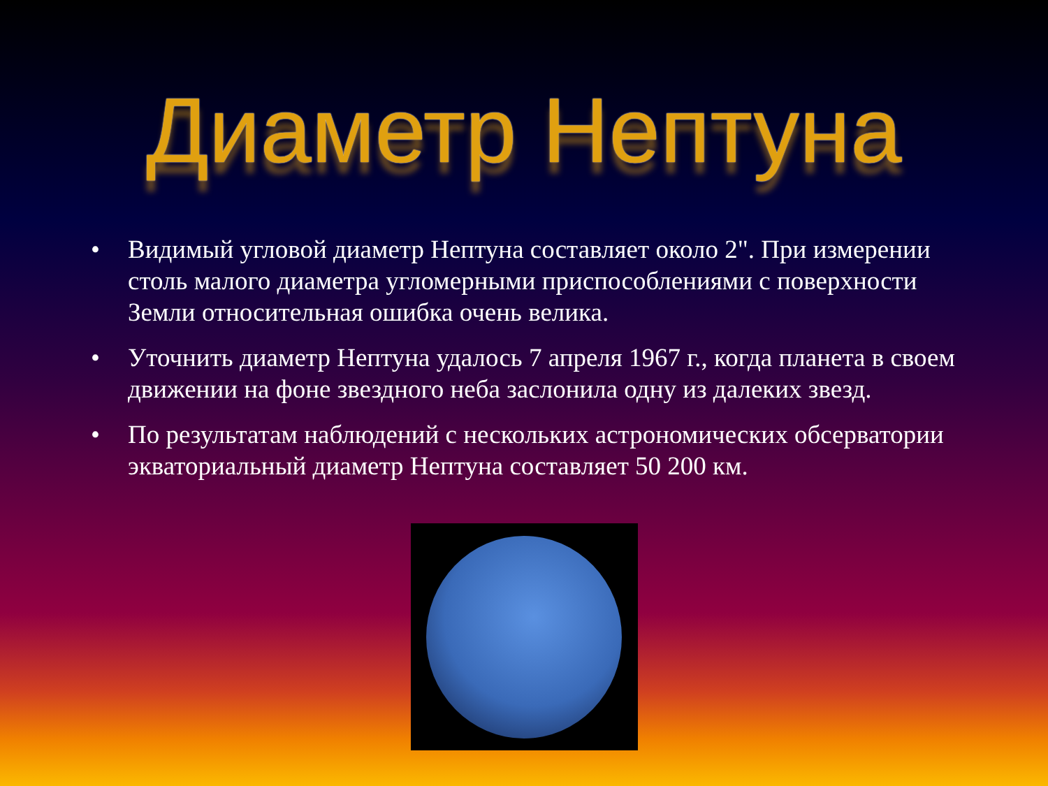Диаметр Нептуна
• Видимый угловой диаметр Нептуна составляет около 2". При измерении столь малого диаметра угломерными приспособлениями с поверхности Земли относительная ошибка очень велика.
• Уточнить диаметр Нептуна удалось 7 апреля 1967 г., когда планета в своем движении на фоне звездного неба заслонила одну из далеких звезд.
• По результатам наблюдений с нескольких астрономических обсерватории экваториальный диаметр Нептуна составляет 50 200 км.